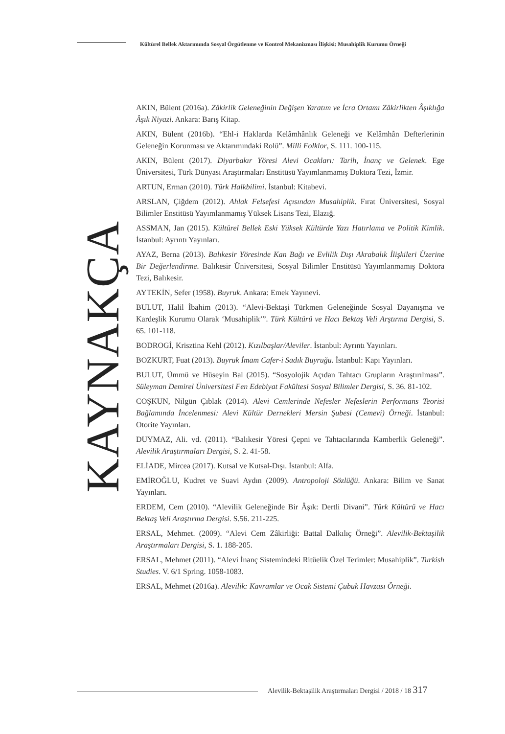Kültürel Bellek Aktarımında Sosyal Örgütlenme ve Kontrol Mekanizması İlişkisi: Musahiplik Kurumu Örneği
KAYNAKÇA
AKIN, Bülent (2016a). Zâkirlik Geleneğinin Değişen Yaratım ve İcra Ortamı Zâkirlikten Âşıklığa Âşık Niyazi. Ankara: Barış Kitap.
AKIN, Bülent (2016b). “Ehl-i Haklarda Kelâmhânlık Geleneği ve Kelâmhân Defterlerinin Geleneğin Korunması ve Aktarımındaki Rolü”. Milli Folklor, S. 111. 100-115.
AKIN, Bülent (2017). Diyarbakır Yöresi Alevi Ocakları: Tarih, İnanç ve Gelenek. Ege Üniversitesi, Türk Dünyası Araştırmaları Enstitüsü Yayımlanmamış Doktora Tezi, İzmir.
ARTUN, Erman (2010). Türk Halkbilimi. İstanbul: Kitabevi.
ARSLAN, Çiğdem (2012). Ahlak Felsefesi Açısından Musahiplik. Fırat Üniversitesi, Sosyal Bilimler Enstitüsü Yayımlanmamış Yüksek Lisans Tezi, Elazığ.
ASSMAN, Jan (2015). Kültürel Bellek Eski Yüksek Kültürde Yazı Hatırlama ve Politik Kimlik. İstanbul: Ayrıntı Yayınları.
AYAZ, Berna (2013). Balıkesir Yöresinde Kan Bağı ve Evlilik Dışı Akrabalık İlişkileri Üzerine Bir Değerlendirme. Balıkesir Üniversitesi, Sosyal Bilimler Enstitüsü Yayımlanmamış Doktora Tezi, Balıkesir.
AYTEKİN, Sefer (1958). Buyruk. Ankara: Emek Yayınevi.
BULUT, Halil İbahim (2013). “Alevi-Bektaşi Türkmen Geleneğinde Sosyal Dayanışma ve Kardeşlik Kurumu Olarak ‘Musahiplik’”. Türk Kültürü ve Hacı Bektaş Veli Arştırma Dergisi, S. 65. 101-118.
BODROGİ, Krisztina Kehl (2012). Kızılbaşlar/Aleviler. İstanbul: Ayrıntı Yayınları.
BOZKURT, Fuat (2013). Buyruk İmam Cafer-i Sadık Buyruğu. İstanbul: Kapı Yayınları.
BULUT, Ümmü ve Hüseyin Bal (2015). “Sosyolojik Açıdan Tahtacı Grupların Araştırılması”. Süleyman Demirel Üniversitesi Fen Edebiyat Fakültesi Sosyal Bilimler Dergisi, S. 36. 81-102.
COŞKUN, Nilgün Çıblak (2014). Alevi Cemlerinde Nefesler Nefeslerin Performans Teorisi Bağlamında İncelenmesi: Alevi Kültür Dernekleri Mersin Şubesi (Cemevi) Örneği. İstanbul: Otorite Yayınları.
DUYMAZ, Ali. vd. (2011). “Balıkesir Yöresi Çepni ve Tahtacılarında Kamberlik Geleneği”. Alevilik Araştırmaları Dergisi, S. 2. 41-58.
ELİADE, Mircea (2017). Kutsal ve Kutsal-Dışı. İstanbul: Alfa.
EMİROĞLU, Kudret ve Suavi Aydın (2009). Antropoloji Sözlüğü. Ankara: Bilim ve Sanat Yayınları.
ERDEM, Cem (2010). “Alevilik Geleneğinde Bir Âşık: Dertli Divani”. Türk Kültürü ve Hacı Bektaş Veli Araştırma Dergisi. S.56. 211-225.
ERSAL, Mehmet. (2009). “Alevi Cem Zâkirliği: Battal Dalkılıç Örneği”. Alevilik-Bektaşilik Araştırmaları Dergisi, S. 1. 188-205.
ERSAL, Mehmet (2011). “Alevi İnanç Sistemindeki Ritüelik Özel Terimler: Musahiplik”. Turkish Studies. V. 6/1 Spring. 1058-1083.
ERSAL, Mehmet (2016a). Alevilik: Kavramlar ve Ocak Sistemi Çubuk Havzası Örneği.
Alevilik-Bektaşilik Araştırmaları Dergisi / 2018 / 18 317